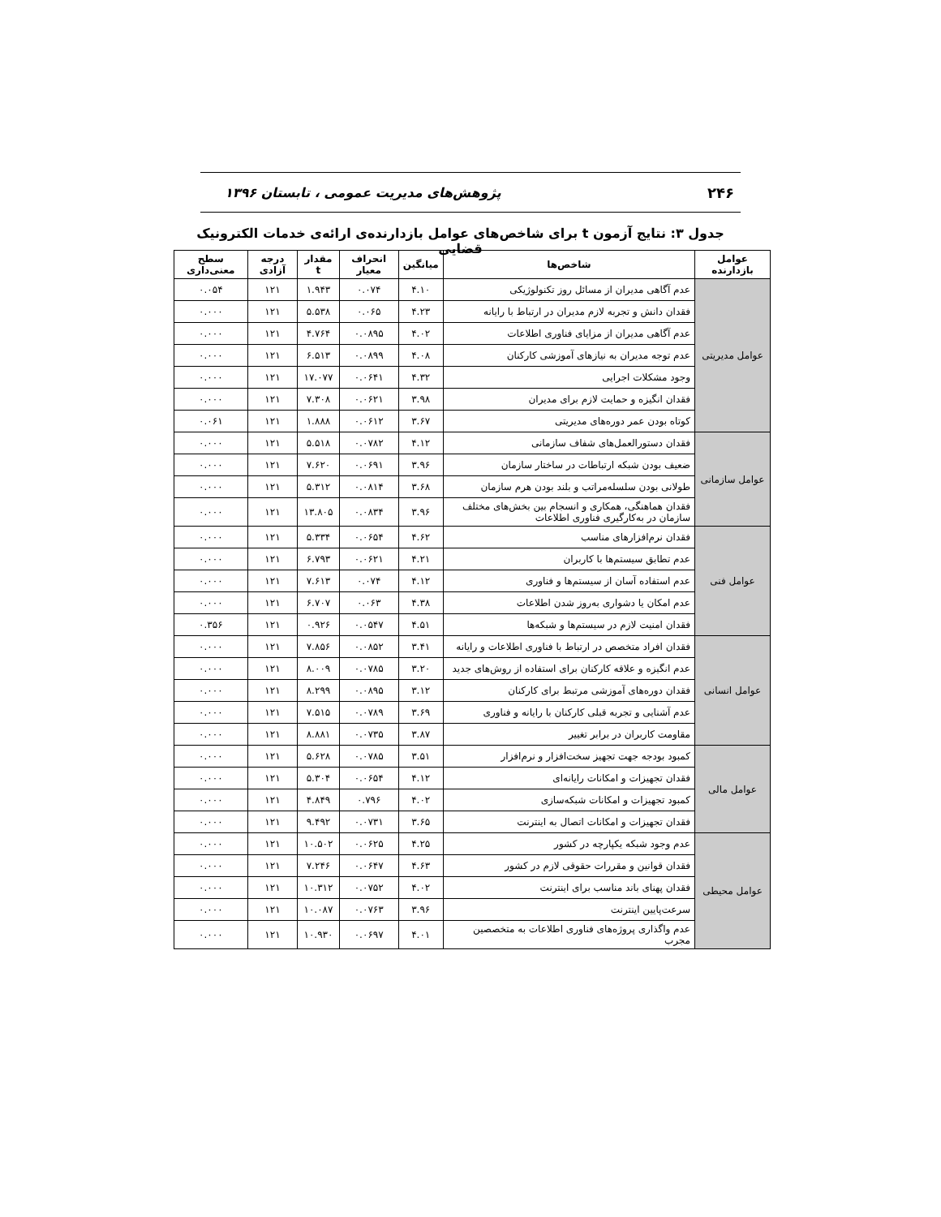۲۴۶ پژوهش‌های مدیریت عمومی ، تابستان ۱۳۹۶
جدول ۳: نتایج آزمون t برای شاخص‌های عوامل بازدارنده‌ی ارائه‌ی خدمات الکترونیک قضایی
| عوامل بازدارنده | شاخص‌ها | میانگین | انحراف معیار | مقدار t | درجه آزادی | سطح معنی‌داری |
| --- | --- | --- | --- | --- | --- | --- |
| عوامل مدیریتی | عدم آگاهی مدیران از مسائل روز تکنولوژیکی | ۴.۱۰ | ۰.۰۷۴ | ۱.۹۴۳ | ۱۲۱ | ۰.۰۵۴ |
| | فقدان دانش و تجربه لازم مدیران در ارتباط با رایانه | ۴.۲۳ | ۰.۰۶۵ | ۵.۵۳۸ | ۱۲۱ | ۰.۰۰۰ |
| | عدم آگاهی مدیران از مزایای فناوری اطلاعات | ۴.۰۲ | ۰.۰۸۹۵ | ۴.۷۶۴ | ۱۲۱ | ۰.۰۰۰ |
| | عدم توجه مدیران به نیازهای آموزشی کارکنان | ۴.۰۸ | ۰.۰۸۹۹ | ۶.۵۱۳ | ۱۲۱ | ۰.۰۰۰ |
| | وجود مشکلات اجرایی | ۴.۳۲ | ۰.۰۶۴۱ | ۱۷.۰۷۷ | ۱۲۱ | ۰.۰۰۰ |
| | فقدان انگیزه و حمایت لازم برای مدیران | ۳.۹۸ | ۰.۰۶۲۱ | ۷.۳۰۸ | ۱۲۱ | ۰.۰۰۰ |
| | کوتاه بودن عمر دوره‌های مدیریتی | ۳.۶۷ | ۰.۰۶۱۲ | ۱.۸۸۸ | ۱۲۱ | ۰.۰۶۱ |
| عوامل سازمانی | فقدان دستورالعمل‌های شفاف سازمانی | ۴.۱۲ | ۰.۰۷۸۲ | ۵.۵۱۸ | ۱۲۱ | ۰.۰۰۰ |
| | ضعیف بودن شبکه ارتباطات در ساختار سازمان | ۳.۹۶ | ۰.۰۶۹۱ | ۷.۶۲۰ | ۱۲۱ | ۰.۰۰۰ |
| | طولانی بودن سلسله‌مراتب و بلند بودن هرم سازمان | ۳.۶۸ | ۰.۰۸۱۴ | ۵.۳۱۲ | ۱۲۱ | ۰.۰۰۰ |
| | فقدان هماهنگی، همکاری و انسجام بین بخش‌های مختلف سازمان در به‌کارگیری فناوری اطلاعات | ۳.۹۶ | ۰.۰۸۳۴ | ۱۳.۸۰۵ | ۱۲۱ | ۰.۰۰۰ |
| عوامل فنی | فقدان نرم‌افزارهای مناسب | ۴.۶۲ | ۰.۰۶۵۴ | ۵.۳۳۴ | ۱۲۱ | ۰.۰۰۰ |
| | عدم تطابق سیستم‌ها با کاربران | ۴.۲۱ | ۰.۰۶۲۱ | ۶.۷۹۳ | ۱۲۱ | ۰.۰۰۰ |
| | عدم استفاده آسان از سیستم‌ها و فناوری | ۴.۱۲ | ۰.۰۷۴ | ۷.۶۱۳ | ۱۲۱ | ۰.۰۰۰ |
| | عدم امکان یا دشواری به‌روز شدن اطلاعات | ۴.۳۸ | ۰.۰۶۳ | ۶.۷۰۷ | ۱۲۱ | ۰.۰۰۰ |
| | فقدان امنیت لازم در سیستم‌ها و شبکه‌ها | ۴.۵۱ | ۰.۰۵۴۷ | ۰.۹۲۶ | ۱۲۱ | ۰.۳۵۶ |
| عوامل انسانی | فقدان افراد متخصص در ارتباط با فناوری اطلاعات و رایانه | ۳.۴۱ | ۰.۰۸۵۲ | ۷.۸۵۶ | ۱۲۱ | ۰.۰۰۰ |
| | عدم انگیزه و علاقه کارکنان برای استفاده از روش‌های جدید | ۳.۲۰ | ۰.۰۷۸۵ | ۸.۰۰۹ | ۱۲۱ | ۰.۰۰۰ |
| | فقدان دوره‌های آموزشی مرتبط برای کارکنان | ۳.۱۲ | ۰.۰۸۹۵ | ۸.۲۹۹ | ۱۲۱ | ۰.۰۰۰ |
| | عدم آشنایی و تجربه قبلی کارکنان با رایانه و فناوری | ۳.۶۹ | ۰.۰۷۸۹ | ۷.۵۱۵ | ۱۲۱ | ۰.۰۰۰ |
| | مقاومت کاربران در برابر تغییر | ۳.۸۷ | ۰.۰۷۳۵ | ۸.۸۸۱ | ۱۲۱ | ۰.۰۰۰ |
| عوامل مالی | کمبود بودجه جهت تجهیز سخت‌افزار و نرم‌افزار | ۳.۵۱ | ۰.۰۷۸۵ | ۵.۶۲۸ | ۱۲۱ | ۰.۰۰۰ |
| | فقدان تجهیزات و امکانات رایانه‌ای | ۴.۱۲ | ۰.۰۶۵۴ | ۵.۳۰۴ | ۱۲۱ | ۰.۰۰۰ |
| | کمبود تجهیزات و امکانات شبکه‌سازی | ۴.۰۲ | ۰.۷۹۶ | ۴.۸۴۹ | ۱۲۱ | ۰.۰۰۰ |
| | فقدان تجهیزات و امکانات اتصال به اینترنت | ۳.۶۵ | ۰.۰۷۳۱ | ۹.۴۹۲ | ۱۲۱ | ۰.۰۰۰ |
| عوامل محیطی | عدم وجود شبکه یکپارچه در کشور | ۴.۲۵ | ۰.۰۶۲۵ | ۱۰.۵۰۲ | ۱۲۱ | ۰.۰۰۰ |
| | فقدان قوانین و مقررات حقوقی لازم در کشور | ۴.۶۳ | ۰.۰۶۴۷ | ۷.۲۴۶ | ۱۲۱ | ۰.۰۰۰ |
| | فقدان پهنای باند مناسب برای اینترنت | ۴.۰۲ | ۰.۰۷۵۲ | ۱۰.۳۱۲ | ۱۲۱ | ۰.۰۰۰ |
| | سرعت‌پایین اینترنت | ۳.۹۶ | ۰.۰۷۶۳ | ۱۰.۰۸۷ | ۱۲۱ | ۰.۰۰۰ |
| | عدم واگذاری پروژه‌های فناوری اطلاعات به متخصصین مجرب | ۴.۰۱ | ۰.۰۶۹۷ | ۱۰.۹۳۰ | ۱۲۱ | ۰.۰۰۰ |